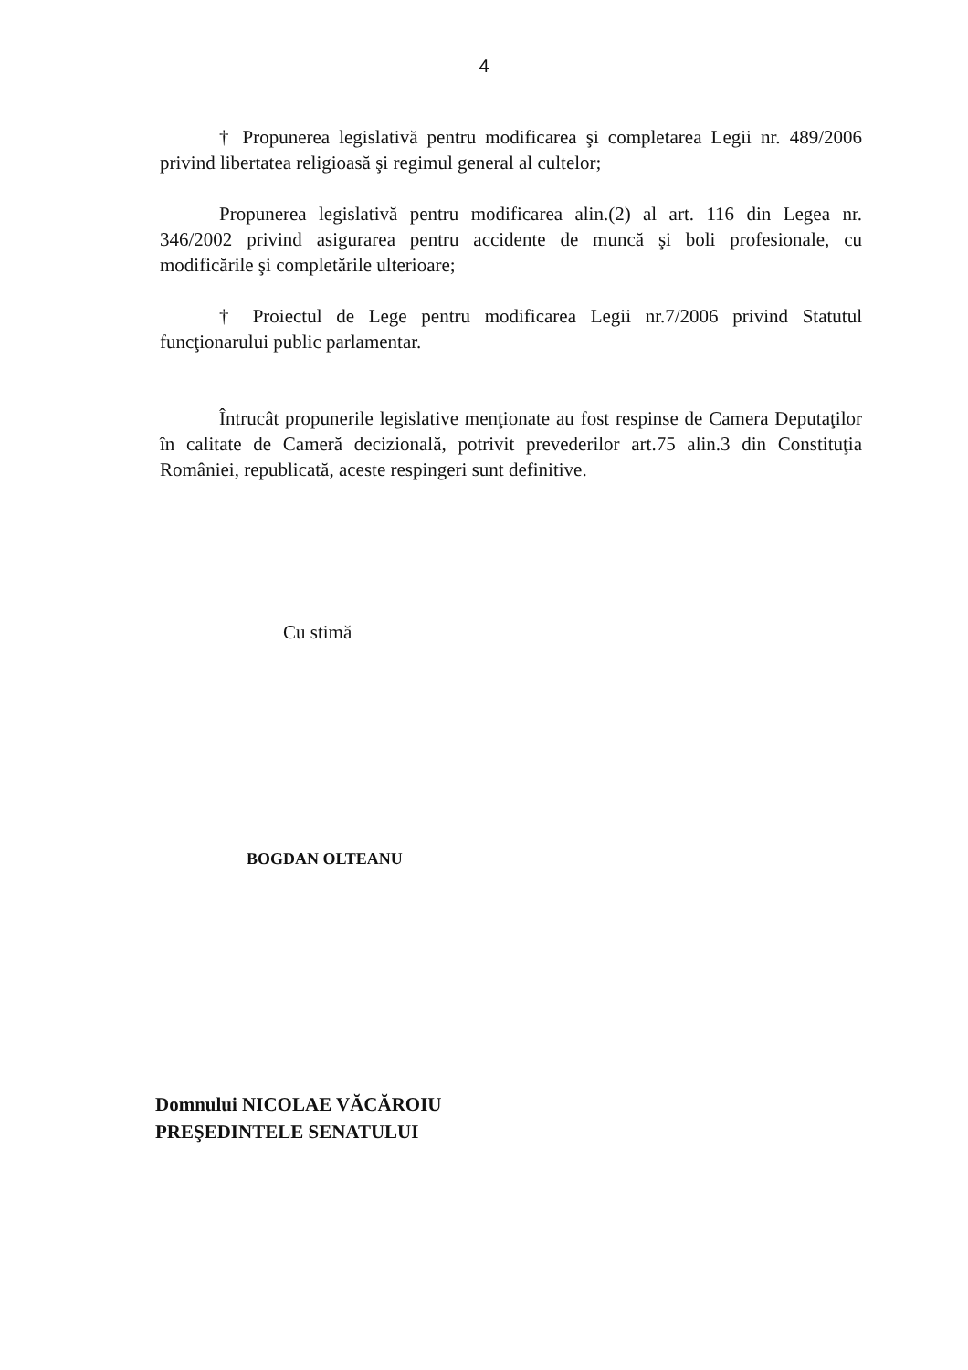4
† Propunerea legislativă pentru modificarea şi completarea Legii nr. 489/2006 privind libertatea religioasă şi regimul general al cultelor;
Propunerea legislativă pentru modificarea alin.(2) al art. 116 din Legea nr. 346/2002 privind asigurarea pentru accidente de muncă şi boli profesionale, cu modificările şi completările ulterioare;
† Proiectul de Lege pentru modificarea Legii nr.7/2006 privind Statutul funcţionarului public parlamentar.
Întrucât propunerile legislative menţionate au fost respinse de Camera Deputaţilor în calitate de Cameră decizională, potrivit prevederilor art.75 alin.3 din Constituţia României, republicată, aceste respingeri sunt definitive.
Cu stimă
BOGDAN OLTEANU
Domnului NICOLAE VĂCĂROIU
PREŞEDINTELE SENATULUI